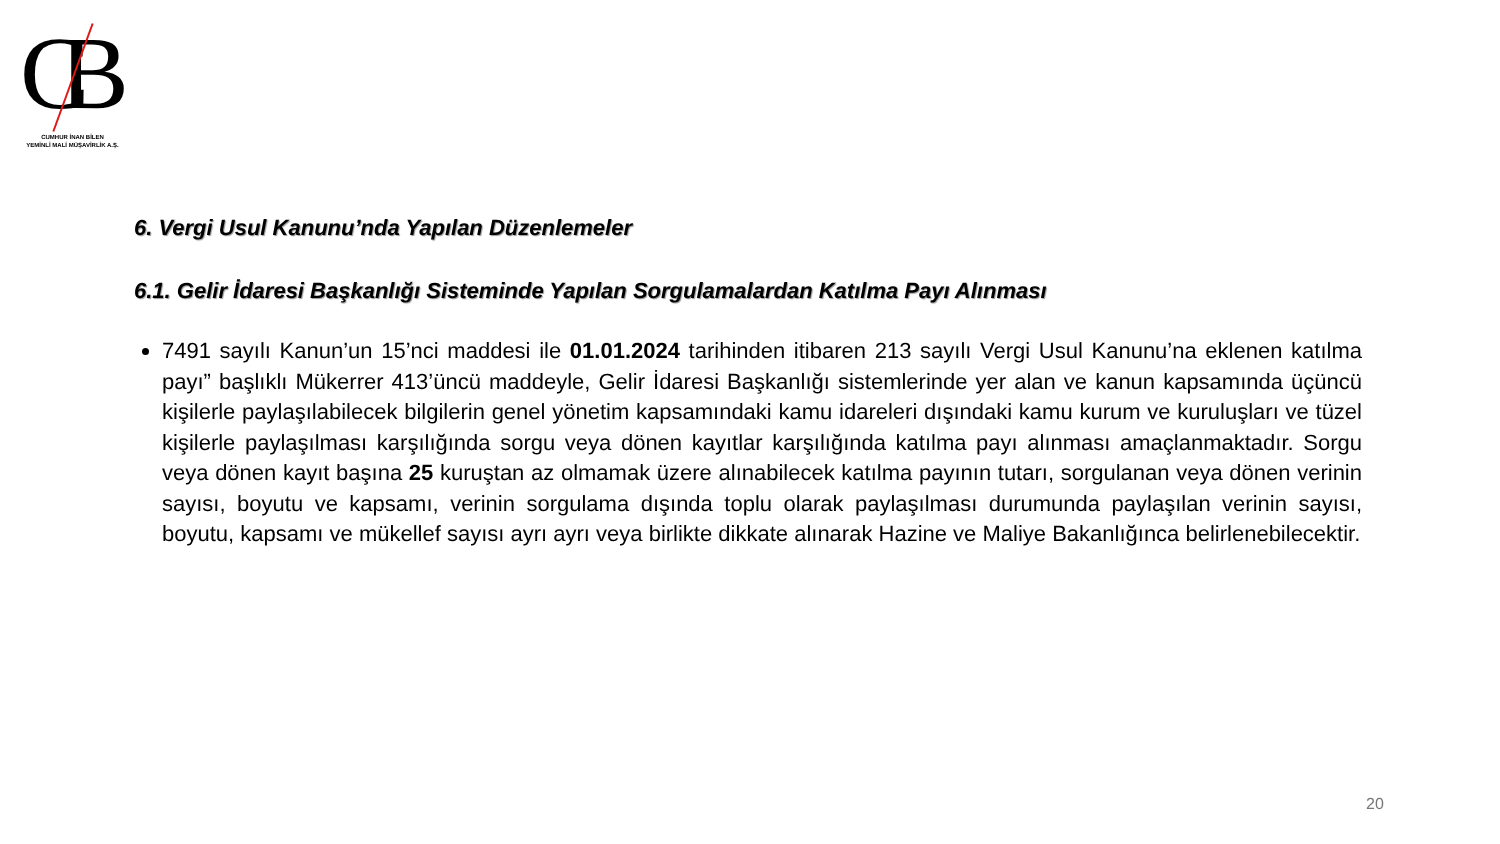CB
CUMHUR İNAN BİLEN
YEMİNLİ MALİ MÜŞAVİRLİK A.Ş.
6. Vergi Usul Kanunu’nda Yapılan Düzenlemeler
6.1. Gelir İdaresi Başkanlığı Sisteminde Yapılan Sorgulamalardan Katılma Payı Alınması
7491 sayılı Kanun’un 15’nci maddesi ile 01.01.2024 tarihinden itibaren 213 sayılı Vergi Usul Kanunu’na eklenen katılma payı” başlıklı Mükerrer 413’üncü maddeyle, Gelir İdaresi Başkanlığı sistemlerinde yer alan ve kanun kapsamında üçüncü kişilerle paylaşılabilecek bilgilerin genel yönetim kapsamındaki kamu idareleri dışındaki kamu kurum ve kuruluşları ve tüzel kişilerle paylaşılması karşılığında sorgu veya dönen kayıtlar karşılığında katılma payı alınması amaçlanmaktadır. Sorgu veya dönen kayıt başına 25 kuruştan az olmamak üzere alınabilecek katılma payının tutarı, sorgulanan veya dönen verinin sayısı, boyutu ve kapsamı, verinin sorgulama dışında toplu olarak paylaşılması durumunda paylaşılan verinin sayısı, boyutu, kapsamı ve mükellef sayısı ayrı ayrı veya birlikte dikkate alınarak Hazine ve Maliye Bakanlığınca belirlenebilecektir.
20